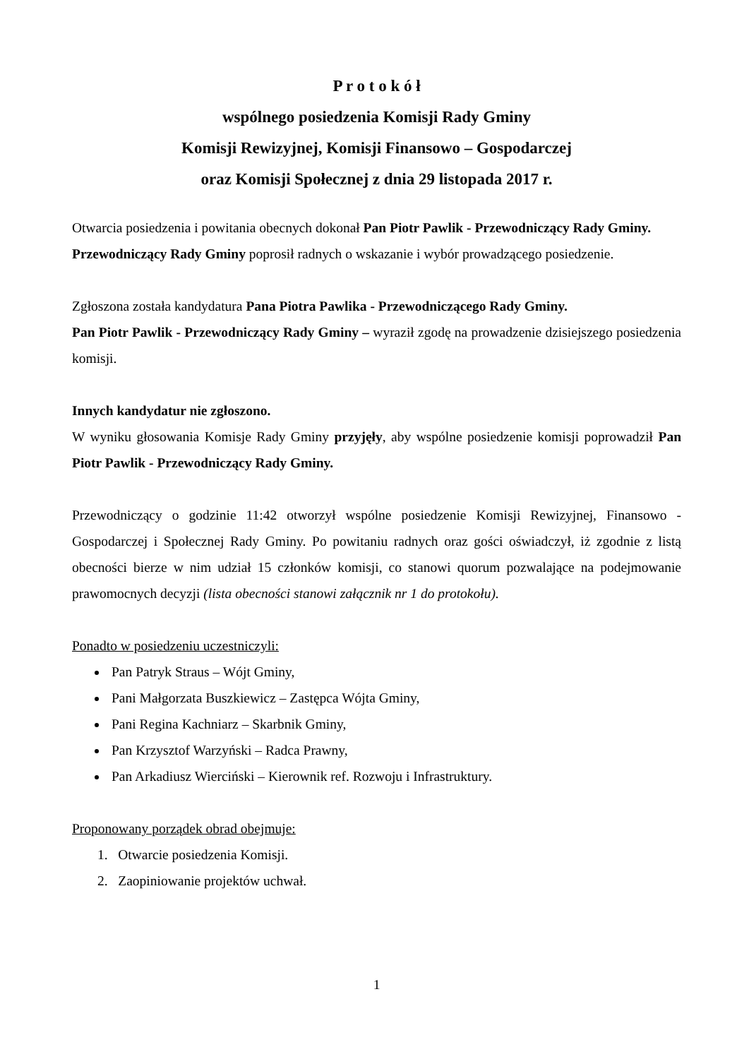P r o t o k ó ł
wspólnego posiedzenia Komisji Rady Gminy
Komisji Rewizyjnej, Komisji Finansowo – Gospodarczej
oraz Komisji Społecznej z dnia 29 listopada 2017 r.
Otwarcia posiedzenia i powitania obecnych dokonał Pan Piotr Pawlik - Przewodniczący Rady Gminy.
Przewodniczący Rady Gminy poprosił radnych o wskazanie i wybór prowadzącego posiedzenie.
Zgłoszona została kandydatura Pana Piotra Pawlika - Przewodniczącego Rady Gminy.
Pan Piotr Pawlik - Przewodniczący Rady Gminy – wyraził zgodę na prowadzenie dzisiejszego posiedzenia komisji.
Innych kandydatur nie zgłoszono.
W wyniku głosowania Komisje Rady Gminy przyjęły, aby wspólne posiedzenie komisji poprowadził Pan Piotr Pawlik - Przewodniczący Rady Gminy.
Przewodniczący o godzinie 11:42 otworzył wspólne posiedzenie Komisji Rewizyjnej, Finansowo - Gospodarczej i Społecznej Rady Gminy. Po powitaniu radnych oraz gości oświadczył, iż zgodnie z listą obecności bierze w nim udział 15 członków komisji, co stanowi quorum pozwalające na podejmowanie prawomocnych decyzji (lista obecności stanowi załącznik nr 1 do protokołu).
Ponadto w posiedzeniu uczestniczyli:
Pan Patryk Straus – Wójt Gminy,
Pani Małgorzata Buszkiewicz – Zastępca Wójta Gminy,
Pani Regina Kachniarz – Skarbnik Gminy,
Pan Krzysztof Warzyński – Radca Prawny,
Pan Arkadiusz Wierciński – Kierownik ref. Rozwoju i Infrastruktury.
Proponowany porządek obrad obejmuje:
1. Otwarcie posiedzenia Komisji.
2. Zaopiniowanie projektów uchwał.
1